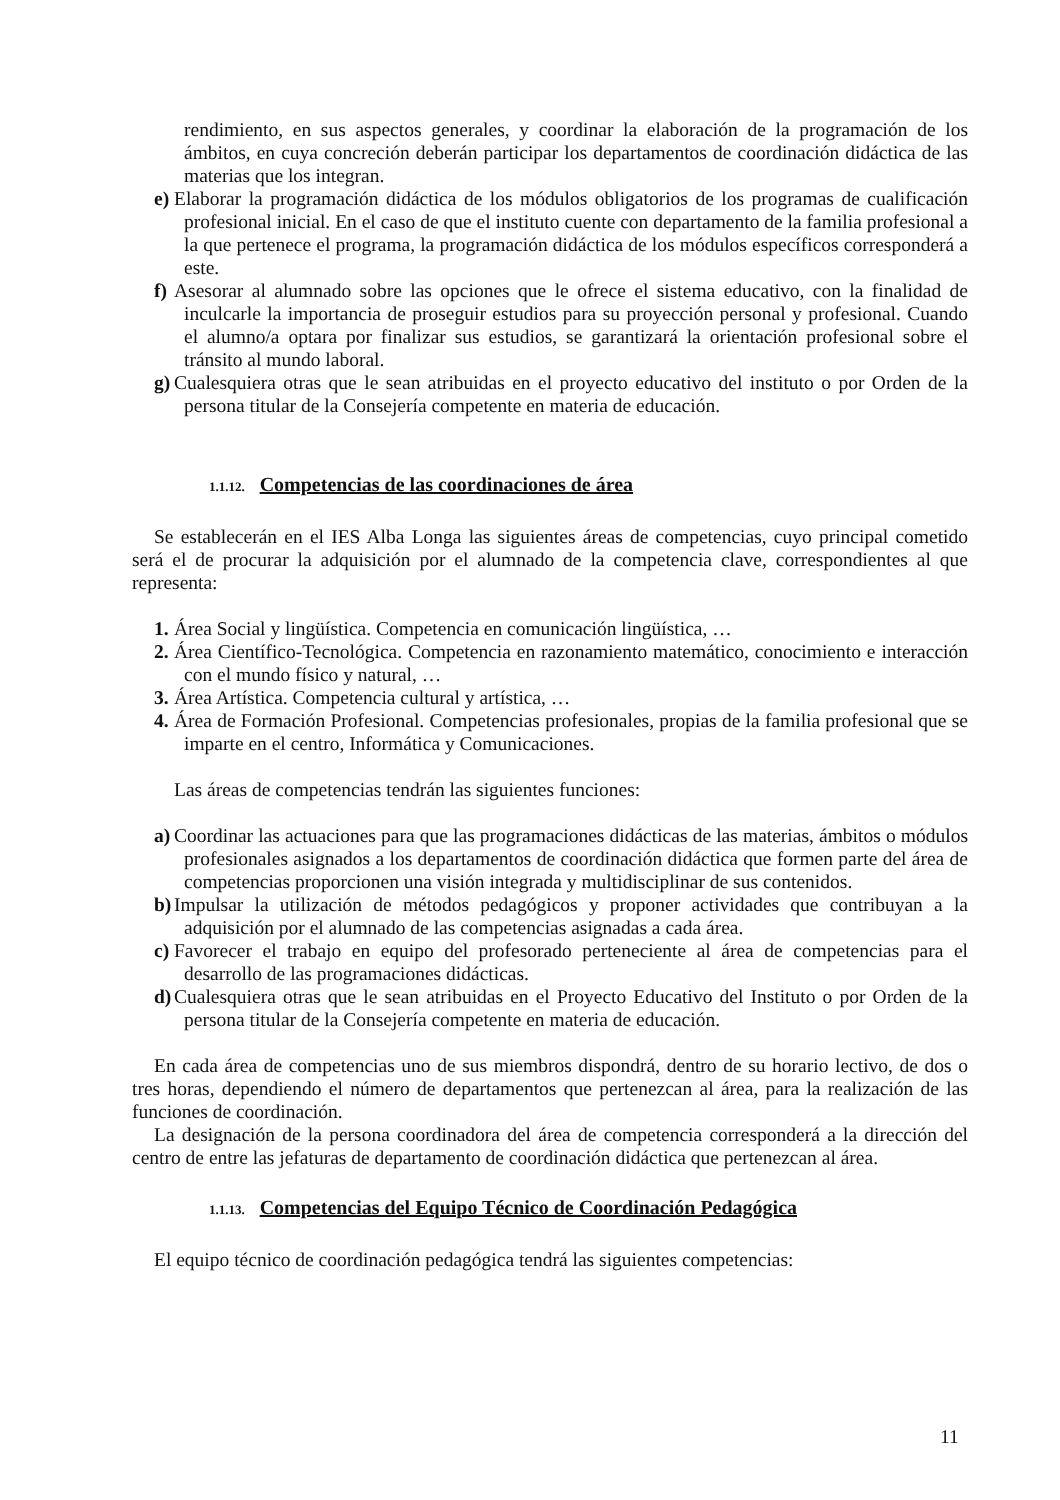rendimiento, en sus aspectos generales, y coordinar la elaboración de la programación de los ámbitos, en cuya concreción deberán participar los departamentos de coordinación didáctica de las materias que los integran.
e)
Elaborar la programación didáctica de los módulos obligatorios de los programas de cualificación profesional inicial. En el caso de que el instituto cuente con departamento de la familia profesional a la que pertenece el programa, la programación didáctica de los módulos específicos corresponderá a este.
f)
Asesorar al alumnado sobre las opciones que le ofrece el sistema educativo, con la finalidad de inculcarle la importancia de proseguir estudios para su proyección personal y profesional. Cuando el alumno/a optara por finalizar sus estudios, se garantizará la orientación profesional sobre el tránsito al mundo laboral.
g)
Cualesquiera otras que le sean atribuidas en el proyecto educativo del instituto o por Orden de la persona titular de la Consejería competente en materia de educación.
1.1.12. Competencias de las coordinaciones de área
Se establecerán en el IES Alba Longa las siguientes áreas de competencias, cuyo principal cometido será el de procurar la adquisición por el alumnado de la competencia clave, correspondientes al que representa:
1.
Área Social y lingüística. Competencia en comunicación lingüística, …
2.
Área Científico-Tecnológica. Competencia en razonamiento matemático, conocimiento e interacción con el mundo físico y natural, …
3.
Área Artística. Competencia cultural y artística, …
4.
Área de Formación Profesional. Competencias profesionales, propias de la familia profesional que se imparte en el centro, Informática y Comunicaciones.
Las áreas de competencias tendrán las siguientes funciones:
a)
Coordinar las actuaciones para que las programaciones didácticas de las materias, ámbitos o módulos profesionales asignados a los departamentos de coordinación didáctica que formen parte del área de competencias proporcionen una visión integrada y multidisciplinar de sus contenidos.
b)
Impulsar la utilización de métodos pedagógicos y proponer actividades que contribuyan a la adquisición por el alumnado de las competencias asignadas a cada área.
c)
Favorecer el trabajo en equipo del profesorado perteneciente al área de competencias para el desarrollo de las programaciones didácticas.
d)
Cualesquiera otras que le sean atribuidas en el Proyecto Educativo del Instituto o por Orden de la persona titular de la Consejería competente en materia de educación.
En cada área de competencias uno de sus miembros dispondrá, dentro de su horario lectivo, de dos o tres horas, dependiendo el número de departamentos que pertenezcan al área, para la realización de las funciones de coordinación.
La designación de la persona coordinadora del área de competencia corresponderá a la dirección del centro de entre las jefaturas de departamento de coordinación didáctica que pertenezcan al área.
1.1.13. Competencias del Equipo Técnico de Coordinación Pedagógica
El equipo técnico de coordinación pedagógica tendrá las siguientes competencias:
11